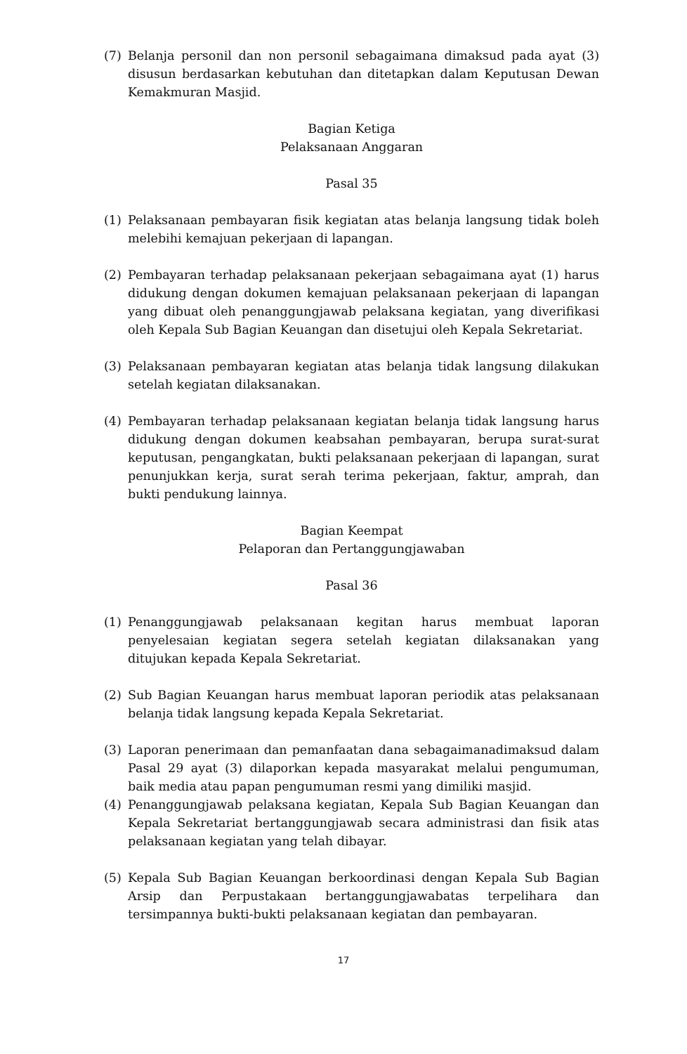(7) Belanja personil dan non personil sebagaimana dimaksud pada ayat (3) disusun berdasarkan kebutuhan dan ditetapkan dalam Keputusan Dewan Kemakmuran Masjid.
Bagian Ketiga
Pelaksanaan Anggaran
Pasal 35
(1) Pelaksanaan pembayaran fisik kegiatan atas belanja langsung tidak boleh melebihi kemajuan pekerjaan di lapangan.
(2) Pembayaran terhadap pelaksanaan pekerjaan sebagaimana ayat (1) harus didukung dengan dokumen kemajuan pelaksanaan pekerjaan di lapangan yang dibuat oleh penanggungjawab pelaksana kegiatan, yang diverifikasi oleh Kepala Sub Bagian Keuangan dan disetujui oleh Kepala Sekretariat.
(3) Pelaksanaan pembayaran kegiatan atas belanja tidak langsung dilakukan setelah kegiatan dilaksanakan.
(4) Pembayaran terhadap pelaksanaan kegiatan belanja tidak langsung harus didukung dengan dokumen keabsahan pembayaran, berupa surat-surat keputusan, pengangkatan, bukti pelaksanaan pekerjaan di lapangan, surat penunjukkan kerja, surat serah terima pekerjaan, faktur, amprah, dan bukti pendukung lainnya.
Bagian Keempat
Pelaporan dan Pertanggungjawaban
Pasal 36
(1) Penanggungjawab pelaksanaan kegitan harus membuat laporan penyelesaian kegiatan segera setelah kegiatan dilaksanakan yang ditujukan kepada Kepala Sekretariat.
(2) Sub Bagian Keuangan harus membuat laporan periodik atas pelaksanaan belanja tidak langsung kepada Kepala Sekretariat.
(3) Laporan penerimaan dan pemanfaatan dana sebagaimanadimaksud dalam Pasal 29 ayat (3) dilaporkan kepada masyarakat melalui pengumuman, baik media atau papan pengumuman resmi yang dimiliki masjid.
(4) Penanggungjawab pelaksana kegiatan, Kepala Sub Bagian Keuangan dan Kepala Sekretariat bertanggungjawab secara administrasi dan fisik atas pelaksanaan kegiatan yang telah dibayar.
(5) Kepala Sub Bagian Keuangan berkoordinasi dengan Kepala Sub Bagian Arsip dan Perpustakaan bertanggungjawabatas terpelihara dan tersimpannya bukti-bukti pelaksanaan kegiatan dan pembayaran.
17